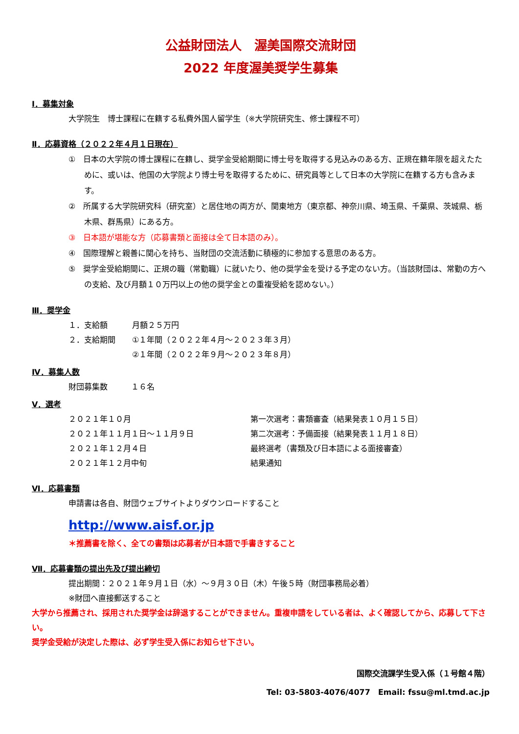公益財団法人　渥美国際交流財団
2022 年度渥美奨学生募集
Ⅰ．募集対象
大学院生　博士課程に在籍する私費外国人留学生（※大学院研究生、修士課程不可）
Ⅱ．応募資格（２０２２年４月１日現在）
①　日本の大学院の博士課程に在籍し、奨学金受給期間に博士号を取得する見込みのある方、正規在籍年限を超えたために、或いは、他国の大学院より博士号を取得するために、研究員等として日本の大学院に在籍する方も含みます。
②　所属する大学院研究科（研究室）と居住地の両方が、関東地方（東京都、神奈川県、埼玉県、千葉県、茨城県、栃木県、群馬県）にある方。
③　日本語が堪能な方（応募書類と面接は全て日本語のみ）。
④　国際理解と親善に関心を持ち、当財団の交流活動に積極的に参加する意思のある方。
⑤　奨学金受給期間に、正規の職（常勤職）に就いたり、他の奨学金を受ける予定のない方。（当該財団は、常勤の方への支給、及び月額１０万円以上の他の奨学金との重複受給を認めない。）
Ⅲ．奨学金
| １．支給額 | 月額２５万円 |
| ２．支給期間 | ①１年間（２０２２年４月～２０２３年３月） |
| | ②１年間（２０２２年９月～２０２３年８月） |
Ⅳ．募集人数
財団募集数　　　１６名
Ⅴ．選考
| ２０２１年１０月 | 第一次選考：書類審査（結果発表１０月１５日） |
| ２０２１年１１月１日～１１月９日 | 第二次選考：予備面接（結果発表１１月１８日） |
| ２０２１年１２月４日 | 最終選考（書類及び日本語による面接審査） |
| ２０２１年１２月中旬 | 結果通知 |
Ⅵ．応募書類
申請書は各自、財団ウェブサイトよりダウンロードすること
http://www.aisf.or.jp
＊推薦書を除く、全ての書類は応募者が日本語で手書きすること
Ⅶ．応募書類の提出先及び提出締切
提出期間：２０２１年９月１日（水）～９月３０日（木）午後５時（財団事務局必着）
※財団へ直接郵送すること
大学から推薦され、採用された奨学金は辞退することができません。重複申請をしている者は、よく確認してから、応募して下さい。
奨学金受給が決定した際は、必ず学生受入係にお知らせ下さい。
国際交流課学生受入係（１号館４階）
Tel: 03-5803-4076/4077　Email: fssu@ml.tmd.ac.jp